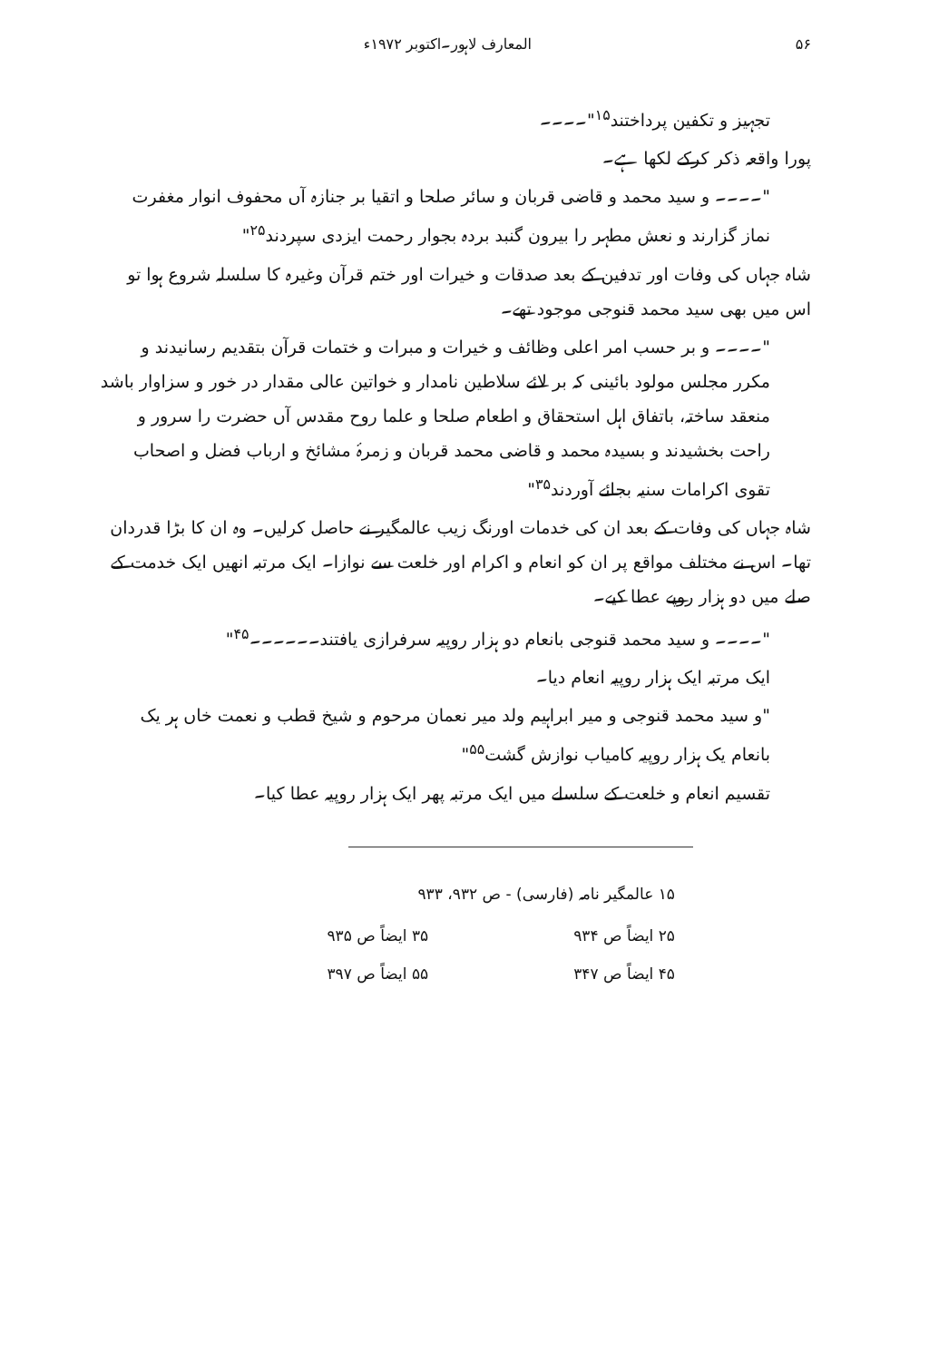۵۶ المعارف لاہور۔اکتوبر ۱۹۷۲ء
تجہیز و تکفین پرداختند<sup>۱۵</sup>"۔۔۔۔
پورا واقعہ ذکر کرکے لکھا ہے۔
"۔۔۔۔ و سید محمد و قاضی قربان و سائر صلحا و اتقیا بر جنازہ آں محفوف انوار مغفرت نماز گزارند و نعش مطہر را بیرون گنبد بردہ بجوار رحمت ایزدی سپردند<sup>۲۵</sup>"
شاہ جہاں کی وفات اور تدفین کے بعد صدقات و خیرات اور ختم قرآن وغیرہ کا سلسلہ شروع ہوا تو اس میں بھی سید محمد قنوجی موجود تھے۔
"۔۔۔۔ و بر حسب امر اعلی وظائف و خیرات و مبرات و ختمات قرآن بتقدیم رسانیدند و مکرر مجلس مولود بائینی کہ بر لائے سلاطین نامدار و خواتین عالی مقدار در خور و سزاوار باشد منعقد ساختہ، باتفاق اہل استحقاق و اطعام صلحا و علما روح مقدس آں حضرت را سرور و راحت بخشیدند و بسیدہ محمد و قاضی محمد قربان و زمرۂ مشائخ و ارباب فضل و اصحاب تقوی اکرامات سنیہ بجائے آوردند<sup>۳۵</sup>"
شاہ جہاں کی وفات کے بعد ان کی خدمات اورنگ زیب عالمگیر نے حاصل کرلیں۔ وہ ان کا بڑا قدردان تھا۔ اس نے مختلف مواقع پر ان کو انعام و اکرام اور خلعت سے نوازا۔ ایک مرتبہ انھیں ایک خدمت کے صلے میں دو ہزار روپے عطا کیے۔
"۔۔۔۔ و سید محمد قنوجی بانعام دو ہزار روپیہ سرفرازی یافتند۔۔۔۔۔۔<sup>۴۵</sup>"
ایک مرتبہ ایک ہزار روپیہ انعام دیا۔
"و سید محمد قنوجی و میر ابراہیم ولد میر نعمان مرحوم و شیخ قطب و نعمت خاں ہر یک بانعام یک ہزار روپیہ کامیاب نوازش گشت<sup>۵۵</sup>"
تقسیم انعام و خلعت کے سلسلے میں ایک مرتبہ پھر ایک ہزار روپیہ عطا کیا۔
۱۵ عالمگیر نامہ (فارسی) - ص ۹۳۲، ۹۳۳
۲۵ ایضاً ص ۹۳۴ ۳۵ ایضاً ص ۹۳۵
۴۵ ایضاً ص ۳۴۷ ۵۵ ایضاً ص ۳۹۷